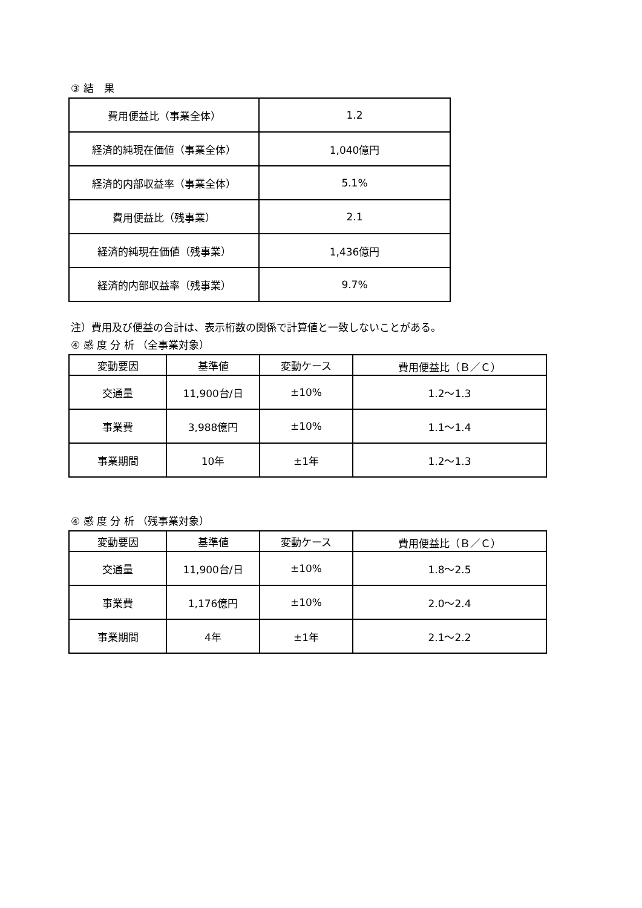③ 結　果
| 費用便益比（事業全体） | 1.2 |
| 経済的純現在価値（事業全体） | 1,040億円 |
| 経済的内部収益率（事業全体） | 5.1% |
| 費用便益比（残事業） | 2.1 |
| 経済的純現在価値（残事業） | 1,436億円 |
| 経済的内部収益率（残事業） | 9.7% |
注）費用及び便益の合計は、表示桁数の関係で計算値と一致しないことがある。
④ 感 度 分 析 （全事業対象）
| 変動要因 | 基準値 | 変動ケース | 費用便益比（Ｂ／Ｃ） |
| --- | --- | --- | --- |
| 交通量 | 11,900台/日 | ±10% | 1.2〜1.3 |
| 事業費 | 3,988億円 | ±10% | 1.1〜1.4 |
| 事業期間 | 10年 | ±1年 | 1.2〜1.3 |
④ 感 度 分 析 （残事業対象）
| 変動要因 | 基準値 | 変動ケース | 費用便益比（Ｂ／Ｃ） |
| --- | --- | --- | --- |
| 交通量 | 11,900台/日 | ±10% | 1.8〜2.5 |
| 事業費 | 1,176億円 | ±10% | 2.0〜2.4 |
| 事業期間 | 4年 | ±1年 | 2.1〜2.2 |